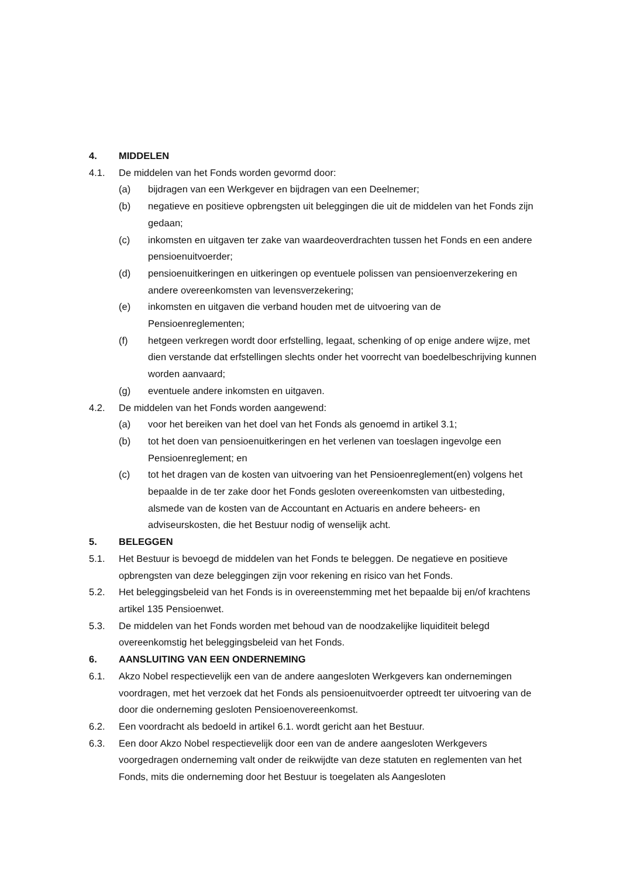4. MIDDELEN
4.1. De middelen van het Fonds worden gevormd door:
(a) bijdragen van een Werkgever en bijdragen van een Deelnemer;
(b) negatieve en positieve opbrengsten uit beleggingen die uit de middelen van het Fonds zijn gedaan;
(c) inkomsten en uitgaven ter zake van waardeoverdrachten tussen het Fonds en een andere pensioenuitvoerder;
(d) pensioenuitkeringen en uitkeringen op eventuele polissen van pensioenverzekering en andere overeenkomsten van levensverzekering;
(e) inkomsten en uitgaven die verband houden met de uitvoering van de Pensioenreglementen;
(f) hetgeen verkregen wordt door erfstelling, legaat, schenking of op enige andere wijze, met dien verstande dat erfstellingen slechts onder het voorrecht van boedelbeschrijving kunnen worden aanvaard;
(g) eventuele andere inkomsten en uitgaven.
4.2. De middelen van het Fonds worden aangewend:
(a) voor het bereiken van het doel van het Fonds als genoemd in artikel 3.1;
(b) tot het doen van pensioenuitkeringen en het verlenen van toeslagen ingevolge een Pensioenreglement; en
(c) tot het dragen van de kosten van uitvoering van het Pensioenreglement(en) volgens het bepaalde in de ter zake door het Fonds gesloten overeenkomsten van uitbesteding, alsmede van de kosten van de Accountant en Actuaris en andere beheers- en adviseurskosten, die het Bestuur nodig of wenselijk acht.
5. BELEGGEN
5.1. Het Bestuur is bevoegd de middelen van het Fonds te beleggen. De negatieve en positieve opbrengsten van deze beleggingen zijn voor rekening en risico van het Fonds.
5.2. Het beleggingsbeleid van het Fonds is in overeenstemming met het bepaalde bij en/of krachtens artikel 135 Pensioenwet.
5.3. De middelen van het Fonds worden met behoud van de noodzakelijke liquiditeit belegd overeenkomstig het beleggingsbeleid van het Fonds.
6. AANSLUITING VAN EEN ONDERNEMING
6.1. Akzo Nobel respectievelijk een van de andere aangesloten Werkgevers kan ondernemingen voordragen, met het verzoek dat het Fonds als pensioenuitvoerder optreedt ter uitvoering van de door die onderneming gesloten Pensioenovereenkomst.
6.2. Een voordracht als bedoeld in artikel 6.1. wordt gericht aan het Bestuur.
6.3. Een door Akzo Nobel respectievelijk door een van de andere aangesloten Werkgevers voorgedragen onderneming valt onder de reikwijdte van deze statuten en reglementen van het Fonds, mits die onderneming door het Bestuur is toegelaten als Aangesloten